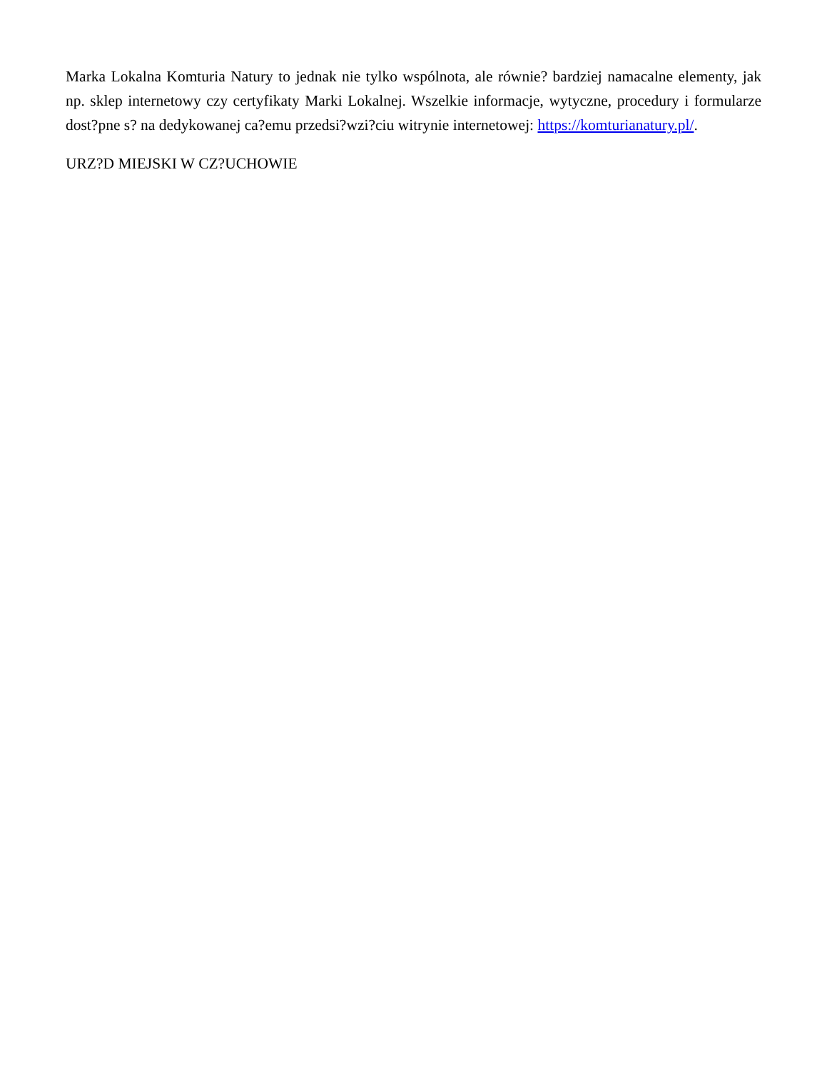Marka Lokalna Komturia Natury to jednak nie tylko wspólnota, ale równie? bardziej namacalne elementy, jak np. sklep internetowy czy certyfikaty Marki Lokalnej. Wszelkie informacje, wytyczne, procedury i formularze dost?pne s? na dedykowanej ca?emu przedsi?wzi?ciu witrynie internetowej: https://komturianatury.pl/.
URZ?D MIEJSKI W CZ?UCHOWIE